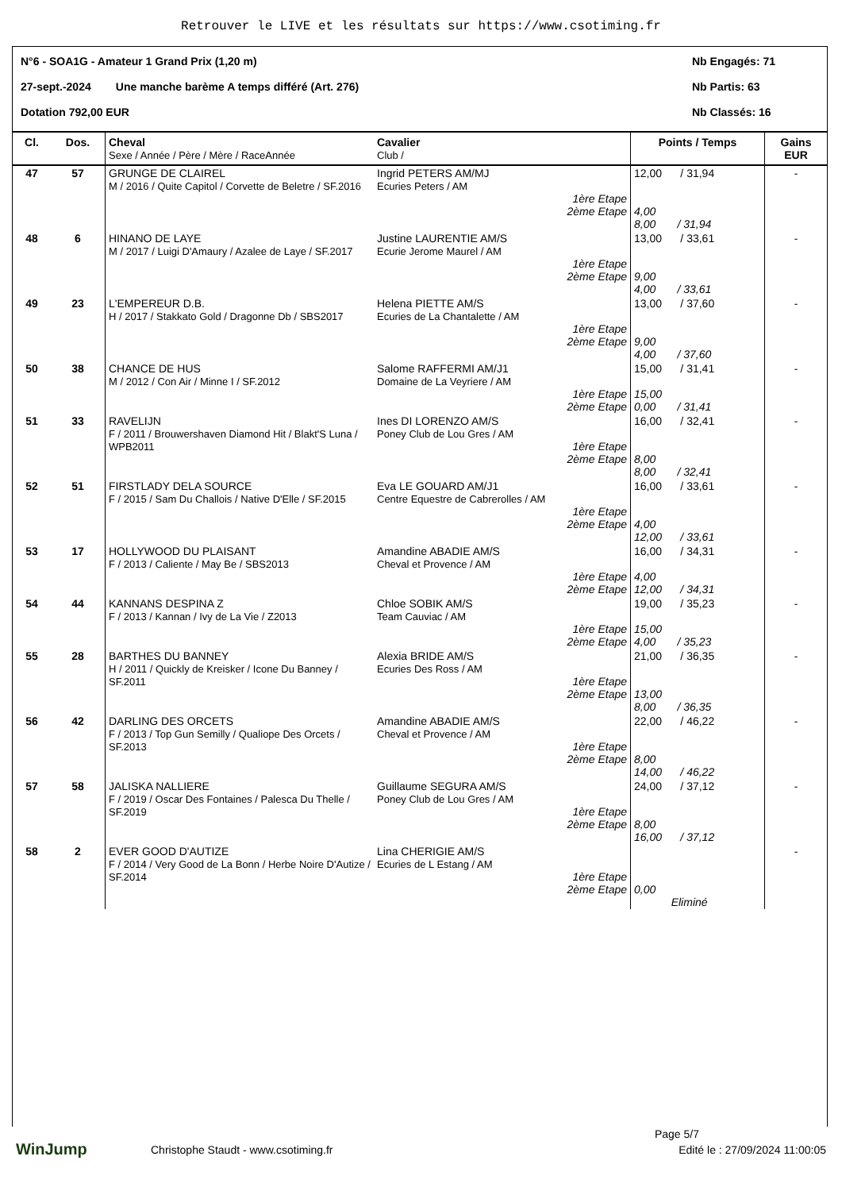Retrouver le LIVE et les résultats sur https://www.csotiming.fr
N°6 - SOA1G - Amateur 1 Grand Prix (1,20 m) Nb Engagés: 71
27-sept.-2024 Une manche barème A temps différé (Art. 276) Nb Partis: 63
Dotation 792,00 EUR Nb Classés: 16
| Cl. | Dos. | Cheval Sexe / Année / Père / Mère / RaceAnnée | Cavalier Club / | Points / Temps | Gains EUR |
| --- | --- | --- | --- | --- | --- |
| 47 | 57 | GRUNGE DE CLAIREL M / 2016 / Quite Capitol / Corvette de Beletre / SF.2016 | Ingrid PETERS AM/MJ Ecuries Peters / AM 1ère Etape 2ème Etape | 12,00 / 31,94 4,00 8,00 / 31,94 | - |
| 48 | 6 | HINANO DE LAYE M / 2017 / Luigi D'Amaury / Azalee de Laye / SF.2017 | Justine LAURENTIE AM/S Ecurie Jerome Maurel / AM 1ère Etape 2ème Etape | 13,00 / 33,61 9,00 4,00 / 33,61 | - |
| 49 | 23 | L'EMPEREUR D.B. H / 2017 / Stakkato Gold / Dragonne Db / SBS2017 | Helena PIETTE AM/S Ecuries de La Chantalette / AM 1ère Etape 2ème Etape | 13,00 / 37,60 9,00 4,00 / 37,60 | - |
| 50 | 38 | CHANCE DE HUS M / 2012 / Con Air / Minne I / SF.2012 | Salome RAFFERMI AM/J1 Domaine de La Veyriere / AM 1ère Etape 2ème Etape | 15,00 / 31,41 15,00 0,00 / 31,41 | - |
| 51 | 33 | RAVELIJN F / 2011 / Brouwershaven Diamond Hit / Blakt'S Luna / WPB2011 | Ines DI LORENZO AM/S Poney Club de Lou Gres / AM 1ère Etape 2ème Etape | 16,00 / 32,41 8,00 8,00 / 32,41 | - |
| 52 | 51 | FIRSTLADY DELA SOURCE F / 2015 / Sam Du Challois / Native D'Elle / SF.2015 | Eva LE GOUARD AM/J1 Centre Equestre de Cabrerolles / AM 1ère Etape 2ème Etape | 16,00 / 33,61 4,00 12,00 / 33,61 | - |
| 53 | 17 | HOLLYWOOD DU PLAISANT F / 2013 / Caliente / May Be / SBS2013 | Amandine ABADIE AM/S Cheval et Provence / AM 1ère Etape 2ème Etape | 16,00 / 34,31 4,00 12,00 / 34,31 | - |
| 54 | 44 | KANNANS DESPINA Z F / 2013 / Kannan / Ivy de La Vie / Z2013 | Chloe SOBIK AM/S Team Cauviac / AM 1ère Etape 2ème Etape | 19,00 / 35,23 15,00 4,00 / 35,23 | - |
| 55 | 28 | BARTHES DU BANNEY H / 2011 / Quickly de Kreisker / Icone Du Banney / SF.2011 | Alexia BRIDE AM/S Ecuries Des Ross / AM 1ère Etape 2ème Etape | 21,00 / 36,35 13,00 8,00 / 36,35 | - |
| 56 | 42 | DARLING DES ORCETS F / 2013 / Top Gun Semilly / Qualiope Des Orcets / SF.2013 | Amandine ABADIE AM/S Cheval et Provence / AM 1ère Etape 2ème Etape | 22,00 / 46,22 8,00 14,00 / 46,22 | - |
| 57 | 58 | JALISKA NALLIERE F / 2019 / Oscar Des Fontaines / Palesca Du Thelle / SF.2019 | Guillaume SEGURA AM/S Poney Club de Lou Gres / AM 1ère Etape 2ème Etape | 24,00 / 37,12 8,00 16,00 / 37,12 | - |
| 58 | 2 | EVER GOOD D'AUTIZE F / 2014 / Very Good de La Bonn / Herbe Noire D'Autize / SF.2014 | Lina CHERIGIE AM/S Ecuries de L Estang / AM 1ère Etape 2ème Etape | 0,00 Eliminé | - |
Page 5/7
WinJump Christophe Staudt - www.csotiming.fr Edité le : 27/09/2024 11:00:05